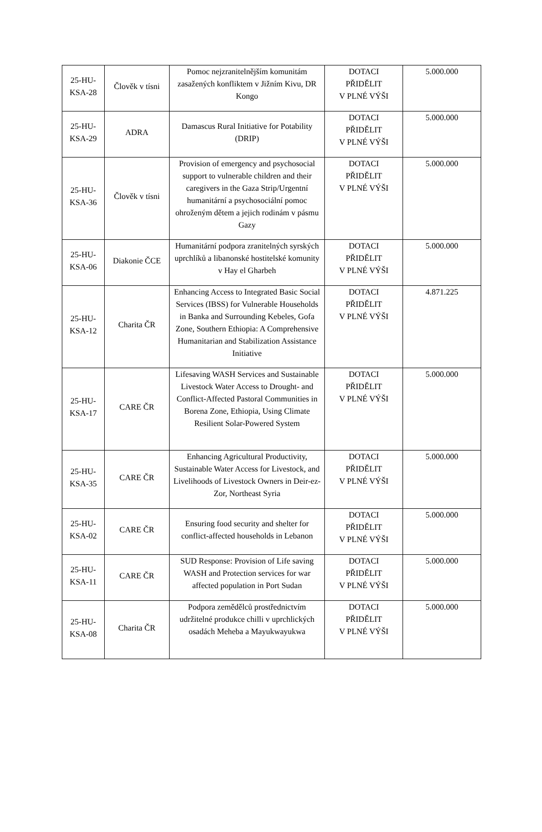| 25-HU- KSA-28 | Člověk v tísni | Pomoc nejzranitelnějším komunitám zasažených konfliktem v Jižním Kivu, DR Kongo | DOTACI PŘIDĚLIT V PLNÉ VÝŠI | 5.000.000 |
| 25-HU- KSA-29 | ADRA | Damascus Rural Initiative for Potability (DRIP) | DOTACI PŘIDĚLIT V PLNÉ VÝŠI | 5.000.000 |
| 25-HU- KSA-36 | Člověk v tísni | Provision of emergency and psychosocial support to vulnerable children and their caregivers in the Gaza Strip/Urgentní humanitární a psychosociální pomoc ohroženým dětem a jejich rodinám v pásmu Gazy | DOTACI PŘIDĚLIT V PLNÉ VÝŠI | 5.000.000 |
| 25-HU- KSA-06 | Diakonie ČCE | Humanitární podpora zranitelných syrských uprchlíků a libanonské hostitelské komunity v Hay el Gharbeh | DOTACI PŘIDĚLIT V PLNÉ VÝŠI | 5.000.000 |
| 25-HU- KSA-12 | Charita ČR | Enhancing Access to Integrated Basic Social Services (IBSS) for Vulnerable Households in Banka and Surrounding Kebeles, Gofa Zone, Southern Ethiopia: A Comprehensive Humanitarian and Stabilization Assistance Initiative | DOTACI PŘIDĚLIT V PLNÉ VÝŠI | 4.871.225 |
| 25-HU- KSA-17 | CARE ČR | Lifesaving WASH Services and Sustainable Livestock Water Access to Drought- and Conflict-Affected Pastoral Communities in Borena Zone, Ethiopia, Using Climate Resilient Solar-Powered System | DOTACI PŘIDĚLIT V PLNÉ VÝŠI | 5.000.000 |
| 25-HU- KSA-35 | CARE ČR | Enhancing Agricultural Productivity, Sustainable Water Access for Livestock, and Livelihoods of Livestock Owners in Deir-ez-Zor, Northeast Syria | DOTACI PŘIDĚLIT V PLNÉ VÝŠI | 5.000.000 |
| 25-HU- KSA-02 | CARE ČR | Ensuring food security and shelter for conflict-affected households in Lebanon | DOTACI PŘIDĚLIT V PLNÉ VÝŠI | 5.000.000 |
| 25-HU- KSA-11 | CARE ČR | SUD Response: Provision of Life saving WASH and Protection services for war affected population in Port Sudan | DOTACI PŘIDĚLIT V PLNÉ VÝŠI | 5.000.000 |
| 25-HU- KSA-08 | Charita ČR | Podpora zemědělců prostřednictvím udržitelné produkce chilli v uprchlických osadách Meheba a Mayukwayukwa | DOTACI PŘIDĚLIT V PLNÉ VÝŠI | 5.000.000 |